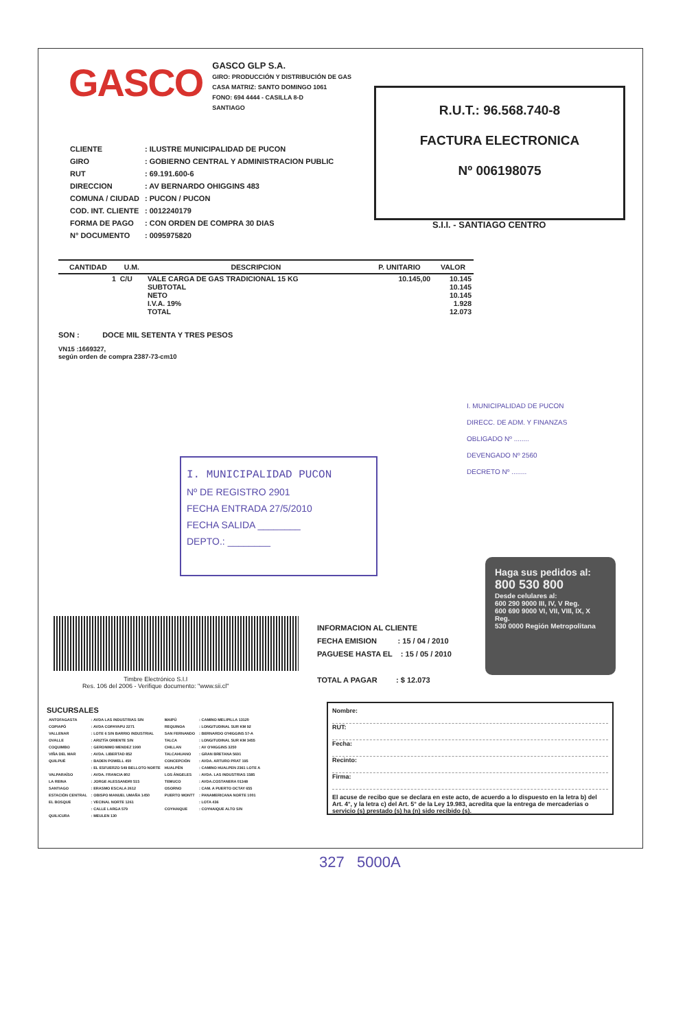GASCO
GASCO GLP S.A.
GIRO: PRODUCCIÓN Y DISTRIBUCIÓN DE GAS
CASA MATRIZ: SANTO DOMINGO 1061
FONO: 694 4444 - CASILLA 8-D
SANTIAGO
R.U.T.: 96.568.740-8
FACTURA ELECTRONICA
Nº 006198075
S.I.I. - SANTIAGO CENTRO
| CLIENTE | : ILUSTRE MUNICIPALIDAD DE PUCON |
| GIRO | : GOBIERNO CENTRAL Y ADMINISTRACION PUBLIC |
| RUT | : 69.191.600-6 |
| DIRECCION | : AV BERNARDO OHIGGINS 483 |
| COMUNA / CIUDAD | : PUCON / PUCON |
| COD. INT. CLIENTE | : 0012240179 |
| FORMA DE PAGO | : CON ORDEN DE COMPRA 30 DIAS |
| N° DOCUMENTO | : 0095975820 |
| CANTIDAD | U.M. | DESCRIPCION | P. UNITARIO | VALOR |
| --- | --- | --- | --- | --- |
| 1 | C/U | VALE CARGA DE GAS TRADICIONAL 15 KG SUBTOTAL NETO I.V.A. 19% TOTAL | 10.145,00 | 10.145 10.145 10.145 1.928 12.073 |
SON : DOCE MIL SETENTA Y TRES PESOS
VN15 :1669327,
según orden de compra 2387-73-cm10
I. MUNICIPALIDAD DE PUCON
DIRECC. DE ADM. Y FINANZAS
OBLIGADO Nº ........
DEVENGADO Nº 2560
DECRETO Nº ........
I. MUNICIPALIDAD PUCON
Nº DE REGISTRO 2901
FECHA ENTRADA 27/5/2010
FECHA SALIDA ________
DEPTO.: ________
Haga sus pedidos al:
800 530 800
Desde celulares al:
600 290 9000 III, IV, V Reg.
600 690 9000 VI, VII, VIII, IX, X Reg.
530 0000 Región Metropolitana
Timbre Electrónico S.I.I
Res. 106 del 2006 - Verifique documento: "www.sii.cl"
INFORMACION AL CLIENTE
FECHA EMISION : 15 / 04 / 2010
PAGUESE HASTA EL : 15 / 05 / 2010
TOTAL A PAGAR : $ 12.073
SUCURSALES
| ANTOFAGASTA | : AVDA LAS INDUSTRIAS S/N | MAIPÚ | : CAMINO MELIPILLA 13120 |
| COPIAPÓ | : AVDA COPAYAPU 2271 | REQUINOA | : LONGITUDINAL SUR KM 92 |
| VALLENAR | : LOTE 6 S/N BARRIO INDUSTRIAL | SAN FERNANDO | : BERNARDO O'HIGGINS 57-A |
| OVALLE | : ARIZTÍA ORIENTE S/N | TALCA | : LONGITUDINAL SUR KM 3455 |
| COQUIMBO | : GERONIMO MENDEZ 1990 | CHILLAN | : AV O'HIGGINS 3250 |
| VIÑA DEL MAR | : AVDA. LIBERTAD 852 | TALCAHUANO | : GRAN BRETANA 5691 |
| QUILPUÉ | : BADEN POWELL 450 | CONCEPCIÓN | : AVDA. ARTURO PRAT 195 |
| | : EL ESFUERZO 549 BELLOTO NORTE | HUALPÉN | : CAMINO HUALPEN 2361 LOTE A |
| VALPARAÍSO | : AVDA. FRANCIA 802 | LOS ÁNGELES | : AVDA. LAS INDUSTRIAS 1585 |
| LA REINA | : JORGE ALESSANDRI 515 | TEMUCO | : AVDA.COSTANERA 01348 |
| SANTIAGO | : ERASMO ESCALA 2612 | OSORNO | : CAM. A PUERTO OCTAY 655 |
| ESTACIÓN CENTRAL | : OBISPO MANUEL UMAÑA 1450 | PUERTO MONTT | : PANAMERICANA NORTE 1001 |
| EL BOSQUE | : VECINAL NORTE 1261 | | : LOTA 436 |
| | : CALLE LARGA 579 | COYHAIQUE | : COYHAIQUE ALTO S/N |
| QUILICURA | : MEULEN 130 | | |
Nombre:
RUT:
Fecha:
Recinto:
Firma:
El acuse de recibo que se declara en este acto, de acuerdo a lo dispuesto en la letra b) del Art. 4°, y la letra c) del Art. 5° de la Ley 19.983, acredita que la entrega de mercaderías o servicio (s) prestado (s) ha (n) sido recibido (s).
327 5000A